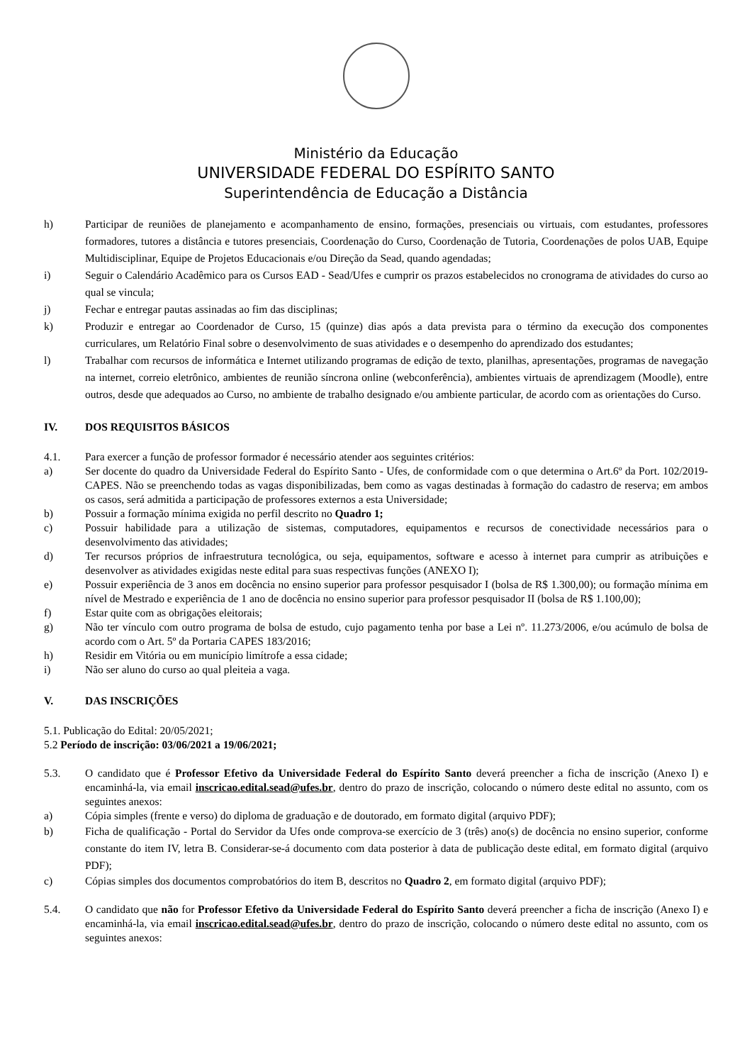Ministério da Educação
UNIVERSIDADE FEDERAL DO ESPÍRITO SANTO
Superintendência de Educação a Distância
h) Participar de reuniões de planejamento e acompanhamento de ensino, formações, presenciais ou virtuais, com estudantes, professores formadores, tutores a distância e tutores presenciais, Coordenação do Curso, Coordenação de Tutoria, Coordenações de polos UAB, Equipe Multidisciplinar, Equipe de Projetos Educacionais e/ou Direção da Sead, quando agendadas;
i) Seguir o Calendário Acadêmico para os Cursos EAD - Sead/Ufes e cumprir os prazos estabelecidos no cronograma de atividades do curso ao qual se vincula;
j) Fechar e entregar pautas assinadas ao fim das disciplinas;
k) Produzir e entregar ao Coordenador de Curso, 15 (quinze) dias após a data prevista para o término da execução dos componentes curriculares, um Relatório Final sobre o desenvolvimento de suas atividades e o desempenho do aprendizado dos estudantes;
l) Trabalhar com recursos de informática e Internet utilizando programas de edição de texto, planilhas, apresentações, programas de navegação na internet, correio eletrônico, ambientes de reunião síncrona online (webconferência), ambientes virtuais de aprendizagem (Moodle), entre outros, desde que adequados ao Curso, no ambiente de trabalho designado e/ou ambiente particular, de acordo com as orientações do Curso.
IV. DOS REQUISITOS BÁSICOS
4.1. Para exercer a função de professor formador é necessário atender aos seguintes critérios:
a) Ser docente do quadro da Universidade Federal do Espírito Santo - Ufes, de conformidade com o que determina o Art.6º da Port. 102/2019-CAPES. Não se preenchendo todas as vagas disponibilizadas, bem como as vagas destinadas à formação do cadastro de reserva; em ambos os casos, será admitida a participação de professores externos a esta Universidade;
b) Possuir a formação mínima exigida no perfil descrito no Quadro 1;
c) Possuir habilidade para a utilização de sistemas, computadores, equipamentos e recursos de conectividade necessários para o desenvolvimento das atividades;
d) Ter recursos próprios de infraestrutura tecnológica, ou seja, equipamentos, software e acesso à internet para cumprir as atribuições e desenvolver as atividades exigidas neste edital para suas respectivas funções (ANEXO I);
e) Possuir experiência de 3 anos em docência no ensino superior para professor pesquisador I (bolsa de R$ 1.300,00); ou formação mínima em nível de Mestrado e experiência de 1 ano de docência no ensino superior para professor pesquisador II (bolsa de R$ 1.100,00);
f) Estar quite com as obrigações eleitorais;
g) Não ter vínculo com outro programa de bolsa de estudo, cujo pagamento tenha por base a Lei nº. 11.273/2006, e/ou acúmulo de bolsa de acordo com o Art. 5º da Portaria CAPES 183/2016;
h) Residir em Vitória ou em município limítrofe a essa cidade;
i) Não ser aluno do curso ao qual pleiteia a vaga.
V. DAS INSCRIÇÕES
5.1. Publicação do Edital: 20/05/2021;
5.2 Período de inscrição: 03/06/2021 a 19/06/2021;
5.3. O candidato que é Professor Efetivo da Universidade Federal do Espírito Santo deverá preencher a ficha de inscrição (Anexo I) e encaminhá-la, via email inscricao.edital.sead@ufes.br, dentro do prazo de inscrição, colocando o número deste edital no assunto, com os seguintes anexos:
a) Cópia simples (frente e verso) do diploma de graduação e de doutorado, em formato digital (arquivo PDF);
b) Ficha de qualificação - Portal do Servidor da Ufes onde comprova-se exercício de 3 (três) ano(s) de docência no ensino superior, conforme constante do item IV, letra B. Considerar-se-á documento com data posterior à data de publicação deste edital, em formato digital (arquivo PDF);
c) Cópias simples dos documentos comprobatórios do item B, descritos no Quadro 2, em formato digital (arquivo PDF);
5.4. O candidato que não for Professor Efetivo da Universidade Federal do Espírito Santo deverá preencher a ficha de inscrição (Anexo I) e encaminhá-la, via email inscricao.edital.sead@ufes.br, dentro do prazo de inscrição, colocando o número deste edital no assunto, com os seguintes anexos: